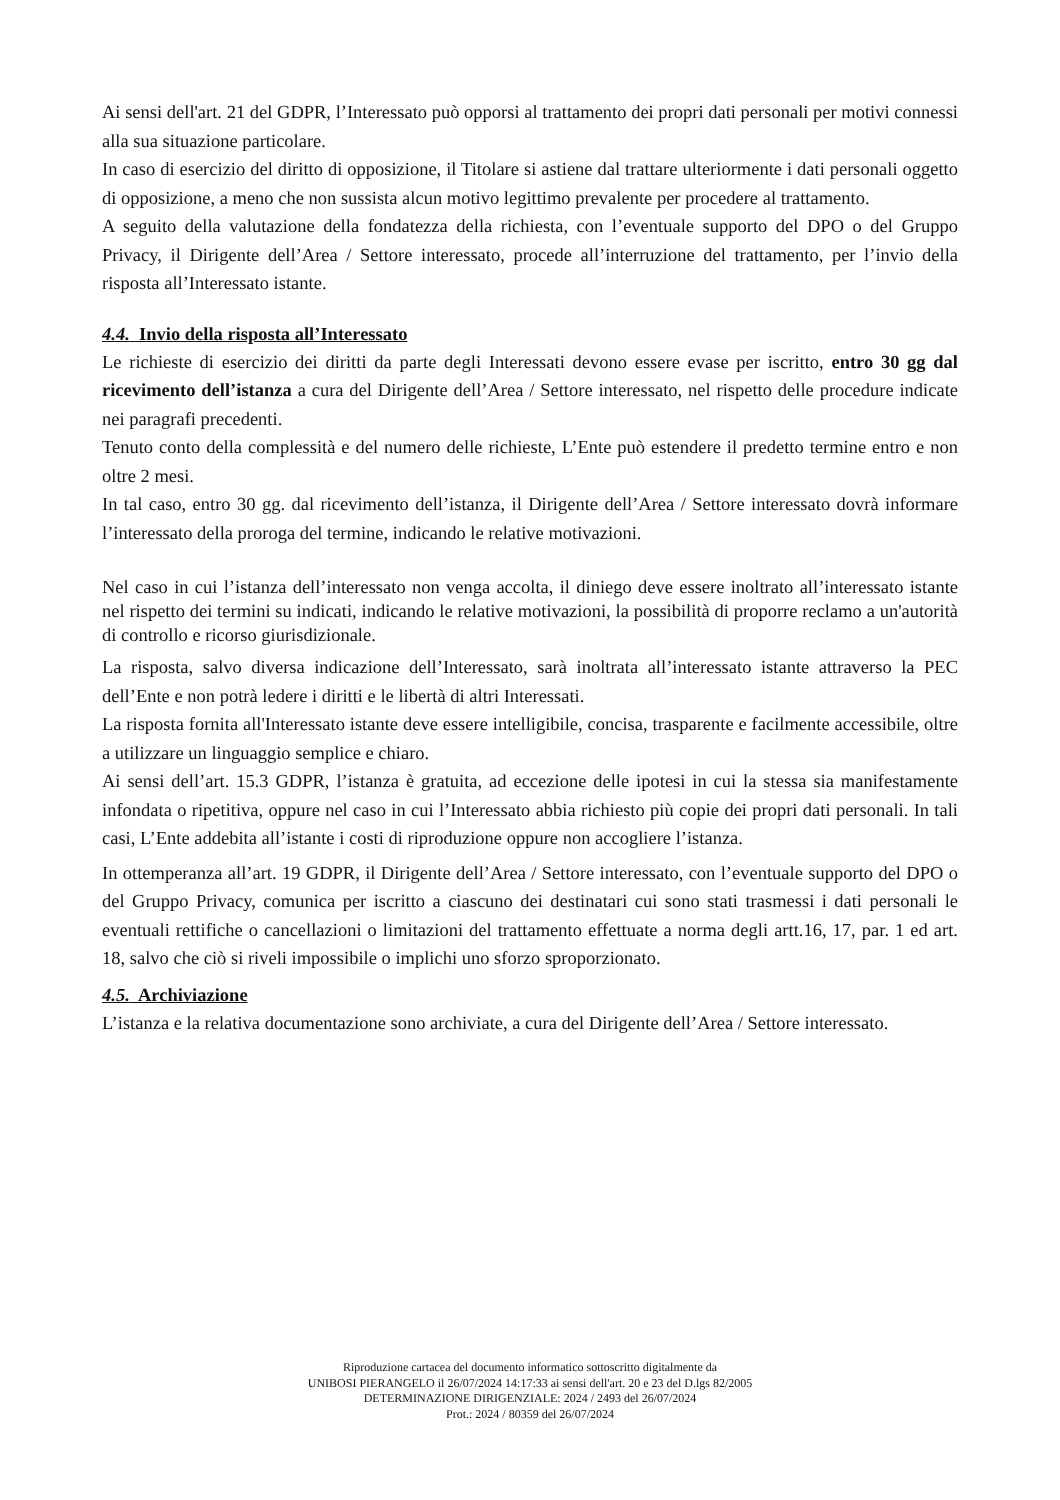Ai sensi dell'art. 21 del GDPR, l’Interessato può opporsi al trattamento dei propri dati personali per motivi connessi alla sua situazione particolare.
In caso di esercizio del diritto di opposizione, il Titolare si astiene dal trattare ulteriormente i dati personali oggetto di opposizione, a meno che non sussista alcun motivo legittimo prevalente per procedere al trattamento.
A seguito della valutazione della fondatezza della richiesta, con l’eventuale supporto del DPO o del Gruppo Privacy, il Dirigente dell’Area / Settore interessato, procede all’interruzione del trattamento, per l’invio della risposta all’Interessato istante.
4.4. Invio della risposta all’Interessato
Le richieste di esercizio dei diritti da parte degli Interessati devono essere evase per iscritto, entro 30 gg dal ricevimento dell’istanza a cura del Dirigente dell’Area / Settore interessato, nel rispetto delle procedure indicate nei paragrafi precedenti.
Tenuto conto della complessità e del numero delle richieste, L’Ente può estendere il predetto termine entro e non oltre 2 mesi.
In tal caso, entro 30 gg. dal ricevimento dell’istanza, il Dirigente dell’Area / Settore interessato dovrà informare l’interessato della proroga del termine, indicando le relative motivazioni.
Nel caso in cui l’istanza dell’interessato non venga accolta, il diniego deve essere inoltrato all’interessato istante nel rispetto dei termini su indicati, indicando le relative motivazioni, la possibilità di proporre reclamo a un'autorità di controllo e ricorso giurisdizionale.
La risposta, salvo diversa indicazione dell’Interessato, sarà inoltrata all’interessato istante attraverso la PEC dell’Ente e non potrà ledere i diritti e le libertà di altri Interessati.
La risposta fornita all'Interessato istante deve essere intelligibile, concisa, trasparente e facilmente accessibile, oltre a utilizzare un linguaggio semplice e chiaro.
Ai sensi dell’art. 15.3 GDPR, l’istanza è gratuita, ad eccezione delle ipotesi in cui la stessa sia manifestamente infondata o ripetitiva, oppure nel caso in cui l’Interessato abbia richiesto più copie dei propri dati personali. In tali casi, L’Ente addebita all’istante i costi di riproduzione oppure non accogliere l’istanza.
In ottemperanza all’art. 19 GDPR, il Dirigente dell’Area / Settore interessato, con l’eventuale supporto del DPO o del Gruppo Privacy, comunica per iscritto a ciascuno dei destinatari cui sono stati trasmessi i dati personali le eventuali rettifiche o cancellazioni o limitazioni del trattamento effettuate a norma degli artt.16, 17, par. 1 ed art. 18, salvo che ciò si riveli impossibile o implichi uno sforzo sproporzionato.
4.5. Archiviazione
L’istanza e la relativa documentazione sono archiviate, a cura del Dirigente dell’Area / Settore interessato.
Riproduzione cartacea del documento informatico sottoscritto digitalmente da
UNIBOSI PIERANGELO il 26/07/2024 14:17:33 ai sensi dell'art. 20 e 23 del D.lgs 82/2005
DETERMINAZIONE DIRIGENZIALE: 2024 / 2493 del 26/07/2024
Prot.: 2024 / 80359 del 26/07/2024